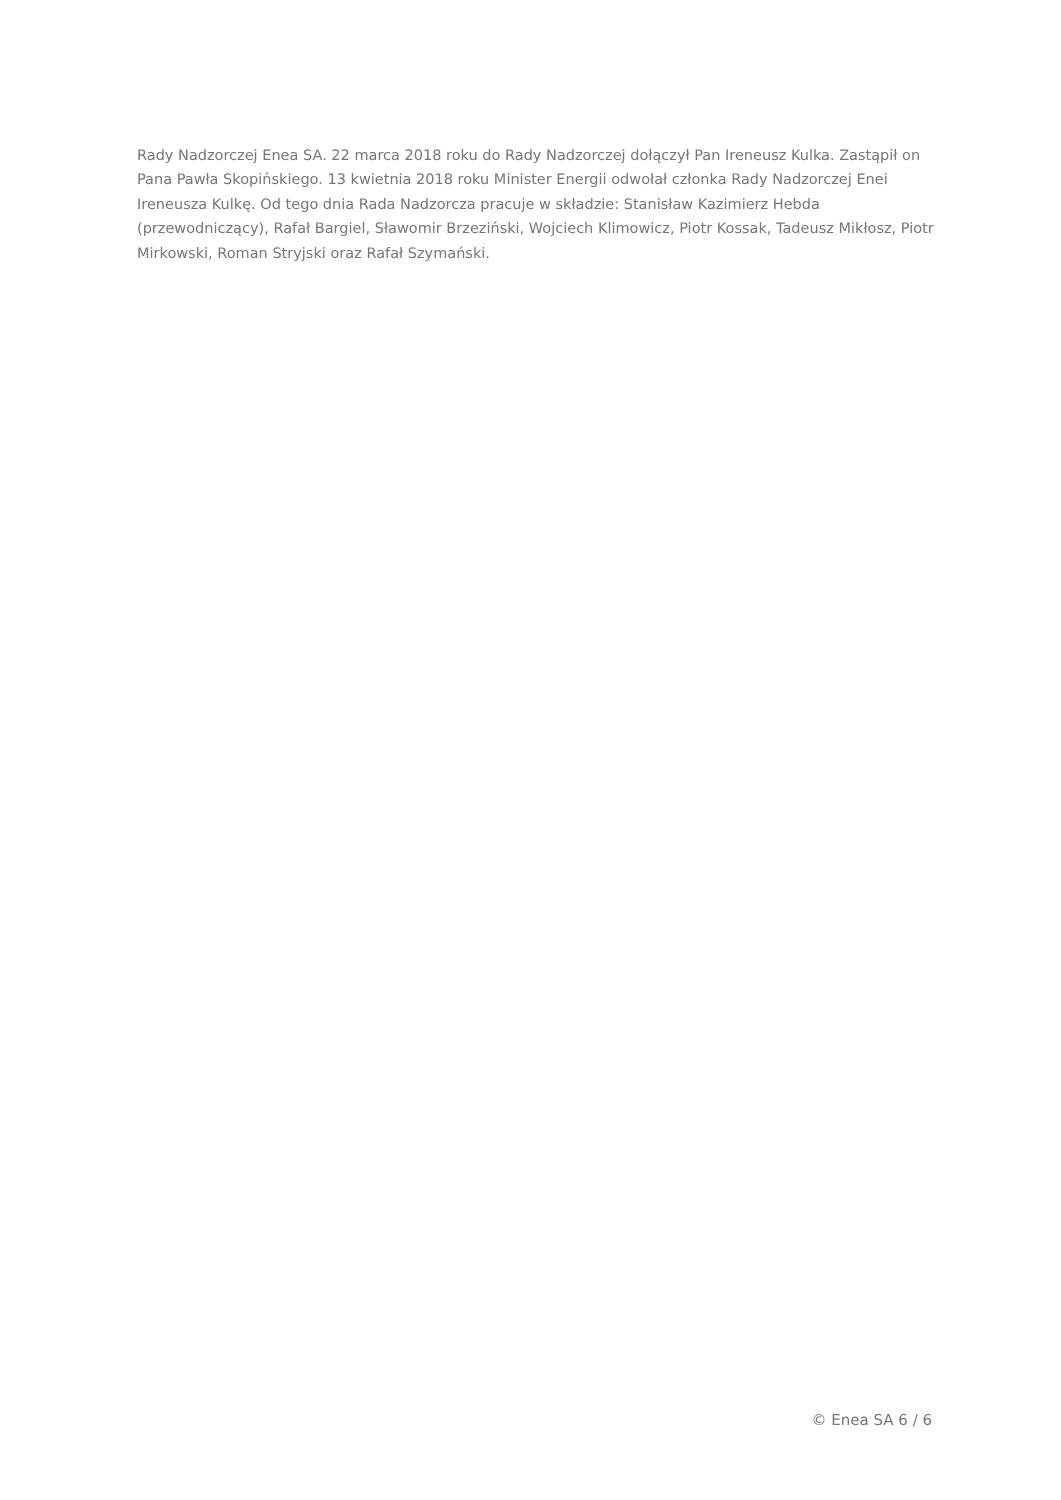Rady Nadzorczej Enea SA. 22 marca 2018 roku do Rady Nadzorczej dołączył Pan Ireneusz Kulka. Zastąpił on Pana Pawła Skopińskiego. 13 kwietnia 2018 roku Minister Energii odwołał członka Rady Nadzorczej Enei Ireneusza Kulkę. Od tego dnia Rada Nadzorcza pracuje w składzie: Stanisław Kazimierz Hebda (przewodniczący), Rafał Bargiel, Sławomir Brzeziński, Wojciech Klimowicz, Piotr Kossak, Tadeusz Mikłosz, Piotr Mirkowski, Roman Stryjski oraz Rafał Szymański.
© Enea SA 6 / 6